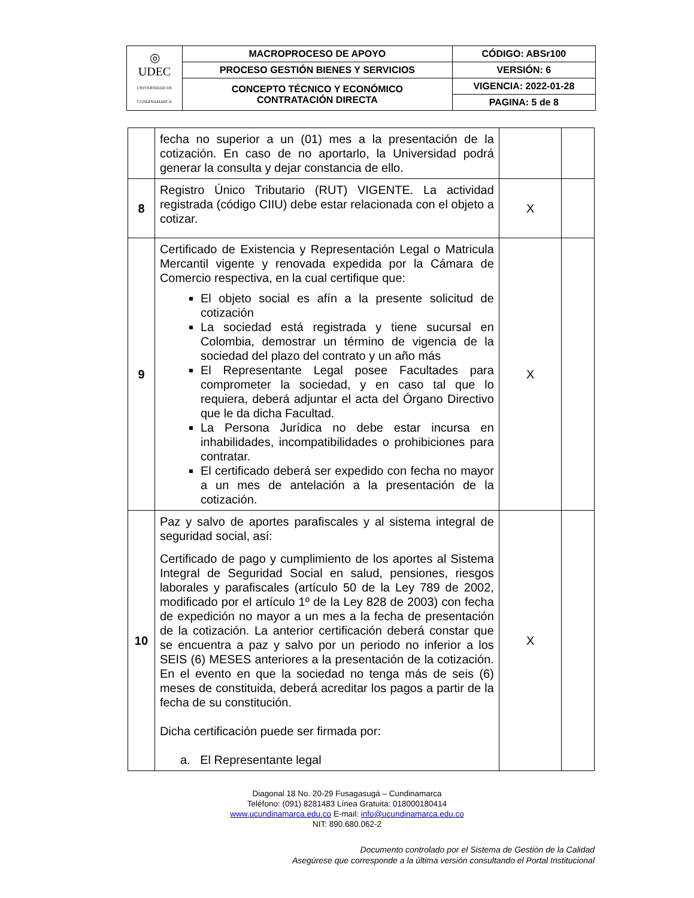| ◎ UDEC UNIVERSIDAD DE CUNDINAMARCA | MACROPROCESO DE APOYO | CÓDIGO: ABSr100 |
| | PROCESO GESTIÓN BIENES Y SERVICIOS | VERSIÓN: 6 |
| | CONCEPTO TÉCNICO Y ECONÓMICO CONTRATACIÓN DIRECTA | VIGENCIA: 2022-01-28 |
| | | PAGINA: 5 de 8 |
| | fecha no superior a un (01) mes a la presentación de la cotización. En caso de no aportarlo, la Universidad podrá generar la consulta y dejar constancia de ello. | | |
| 8 | Registro Único Tributario (RUT) VIGENTE. La actividad registrada (código CIIU) debe estar relacionada con el objeto a cotizar. | X | |
| 9 | Certificado de Existencia y Representación Legal o Matricula Mercantil vigente y renovada expedida por la Cámara de Comercio respectiva, en la cual certifique que: El objeto social es afín a la presente solicitud de cotización La sociedad está registrada y tiene sucursal en Colombia, demostrar un término de vigencia de la sociedad del plazo del contrato y un año más El Representante Legal posee Facultades para comprometer la sociedad, y en caso tal que lo requiera, deberá adjuntar el acta del Órgano Directivo que le da dicha Facultad. La Persona Jurídica no debe estar incursa en inhabilidades, incompatibilidades o prohibiciones para contratar. El certificado deberá ser expedido con fecha no mayor a un mes de antelación a la presentación de la cotización. | X | |
| 10 | Paz y salvo de aportes parafiscales y al sistema integral de seguridad social, así: Certificado de pago y cumplimiento de los aportes al Sistema Integral de Seguridad Social en salud, pensiones, riesgos laborales y parafiscales (artículo 50 de la Ley 789 de 2002, modificado por el artículo 1º de la Ley 828 de 2003) con fecha de expedición no mayor a un mes a la fecha de presentación de la cotización. La anterior certificación deberá constar que se encuentra a paz y salvo por un periodo no inferior a los SEIS (6) MESES anteriores a la presentación de la cotización. En el evento en que la sociedad no tenga más de seis (6) meses de constituida, deberá acreditar los pagos a partir de la fecha de su constitución. Dicha certificación puede ser firmada por: a. El Representante legal | X | |
Diagonal 18 No. 20-29 Fusagasugá – Cundinamarca
Teléfono: (091) 8281483 Línea Gratuita: 018000180414
www.ucundinamarca.edu.co E-mail: info@ucundinamarca.edu.co
NIT: 890.680.062-2
Documento controlado por el Sistema de Gestión de la Calidad
Asegúrese que corresponde a la última versión consultando el Portal Institucional